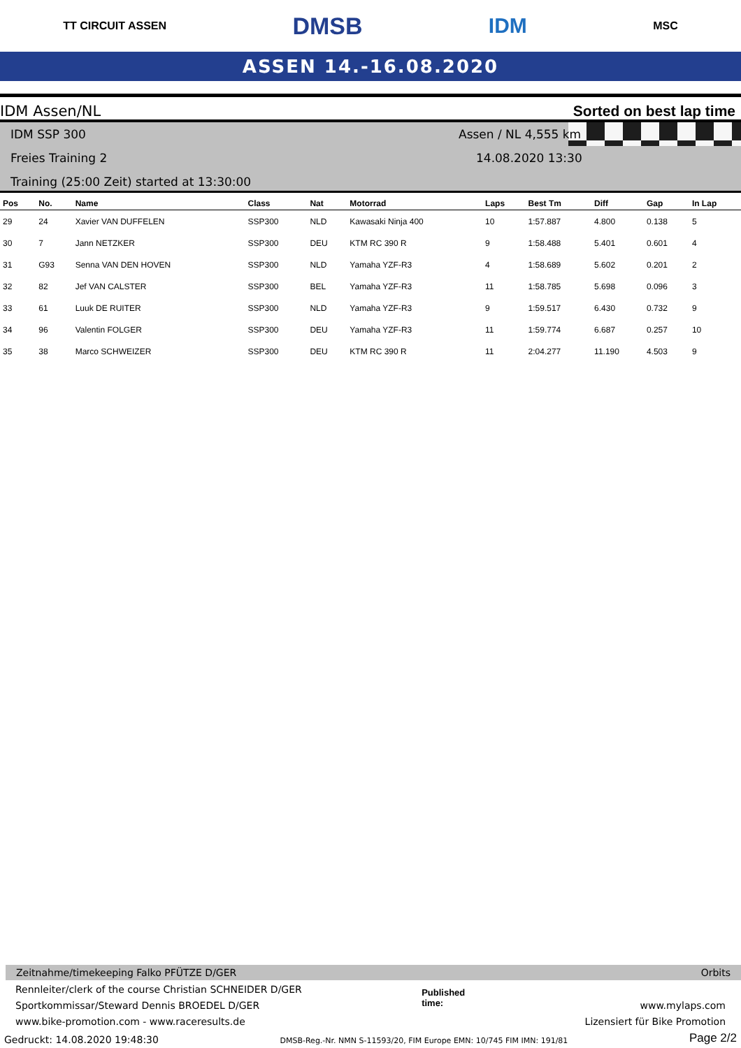TT CIRCUIT ASSEN DMSB IDM MSC
ASSEN 14.-16.08.2020
IDM Assen/NL Sorted on best lap time
IDM SSP 300 Assen / NL 4,555 km
Freies Training 2 14.08.2020 13:30
Training (25:00 Zeit) started at 13:30:00
| Pos | No. | Name | Class | Nat | Motorrad | Laps | Best Tm | Diff | Gap | In Lap |
| --- | --- | --- | --- | --- | --- | --- | --- | --- | --- | --- |
| 29 | 24 | Xavier VAN DUFFELEN | SSP300 | NLD | Kawasaki Ninja 400 | 10 | 1:57.887 | 4.800 | 0.138 | 5 |
| 30 | 7 | Jann NETZKER | SSP300 | DEU | KTM RC 390 R | 9 | 1:58.488 | 5.401 | 0.601 | 4 |
| 31 | G93 | Senna VAN DEN HOVEN | SSP300 | NLD | Yamaha YZF-R3 | 4 | 1:58.689 | 5.602 | 0.201 | 2 |
| 32 | 82 | Jef VAN CALSTER | SSP300 | BEL | Yamaha YZF-R3 | 11 | 1:58.785 | 5.698 | 0.096 | 3 |
| 33 | 61 | Luuk DE RUITER | SSP300 | NLD | Yamaha YZF-R3 | 9 | 1:59.517 | 6.430 | 0.732 | 9 |
| 34 | 96 | Valentin FOLGER | SSP300 | DEU | Yamaha YZF-R3 | 11 | 1:59.774 | 6.687 | 0.257 | 10 |
| 35 | 38 | Marco SCHWEIZER | SSP300 | DEU | KTM RC 390 R | 11 | 2:04.277 | 11.190 | 4.503 | 9 |
Zeitnahme/timekeeping Falko PFÜTZE D/GER Orbits
Rennleiter/clerk of the course Christian SCHNEIDER D/GER
Sportkommissar/Steward Dennis BROEDEL D/GER
www.bike-promotion.com - www.raceresults.de
Published
time:
www.mylaps.com
Lizensiert für Bike Promotion
Gedruckt: 14.08.2020 19:48:30 DMSB-Reg.-Nr. NMN S-11593/20, FIM Europe EMN: 10/745 FIM IMN: 191/81 Page 2/2